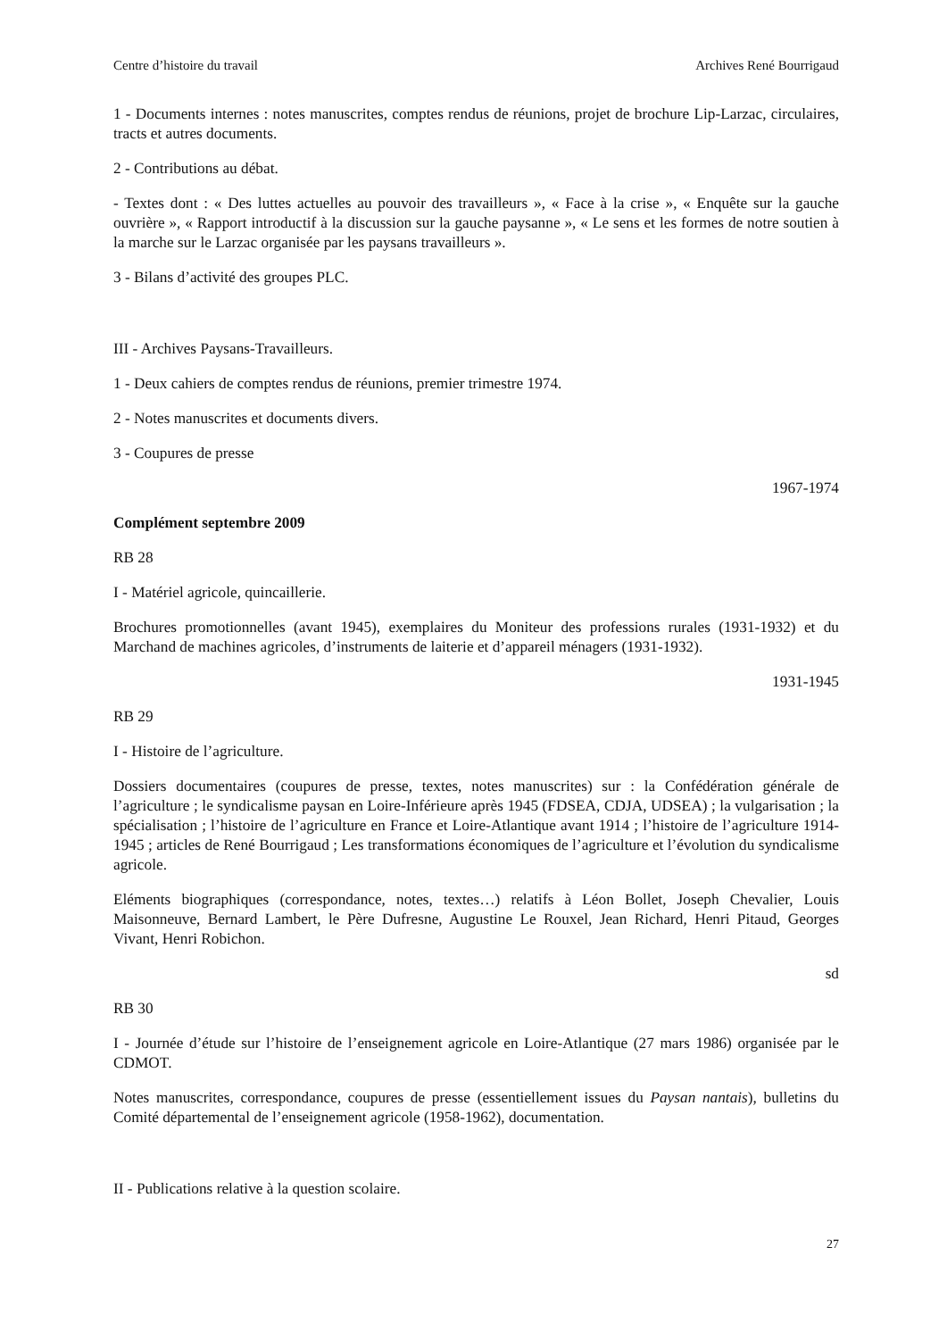Centre d’histoire du travail Archives René Bourrigaud
1 - Documents internes : notes manuscrites, comptes rendus de réunions, projet de brochure Lip-Larzac, circulaires, tracts et autres documents.
2 - Contributions au débat.
- Textes dont : « Des luttes actuelles au pouvoir des travailleurs », « Face à la crise », « Enquête sur la gauche ouvrière », « Rapport introductif à la discussion sur la gauche paysanne », « Le sens et les formes de notre soutien à la marche sur le Larzac organisée par les paysans travailleurs ».
3 - Bilans d’activité des groupes PLC.
III - Archives Paysans-Travailleurs.
1 - Deux cahiers de comptes rendus de réunions, premier trimestre 1974.
2 - Notes manuscrites et documents divers.
3 - Coupures de presse
1967-1974
Complément septembre 2009
RB 28
I - Matériel agricole, quincaillerie.
Brochures promotionnelles (avant 1945), exemplaires du Moniteur des professions rurales (1931-1932) et du Marchand de machines agricoles, d’instruments de laiterie et d’appareil ménagers (1931-1932).
1931-1945
RB 29
I - Histoire de l’agriculture.
Dossiers documentaires (coupures de presse, textes, notes manuscrites) sur : la Confédération générale de l’agriculture ; le syndicalisme paysan en Loire-Inférieure après 1945 (FDSEA, CDJA, UDSEA) ; la vulgarisation ; la spécialisation ; l’histoire de l’agriculture en France et Loire-Atlantique avant 1914 ; l’histoire de l’agriculture 1914-1945 ; articles de René Bourrigaud ; Les transformations économiques de l’agriculture et l’évolution du syndicalisme agricole.
Eléments biographiques (correspondance, notes, textes…) relatifs à Léon Bollet, Joseph Chevalier, Louis Maisonneuve, Bernard Lambert, le Père Dufresne, Augustine Le Rouxel, Jean Richard, Henri Pitaud, Georges Vivant, Henri Robichon.
sd
RB 30
I - Journée d’étude sur l’histoire de l’enseignement agricole en Loire-Atlantique (27 mars 1986) organisée par le CDMOT.
Notes manuscrites, correspondance, coupures de presse (essentiellement issues du Paysan nantais), bulletins du Comité départemental de l’enseignement agricole (1958-1962), documentation.
II - Publications relative à la question scolaire.
27